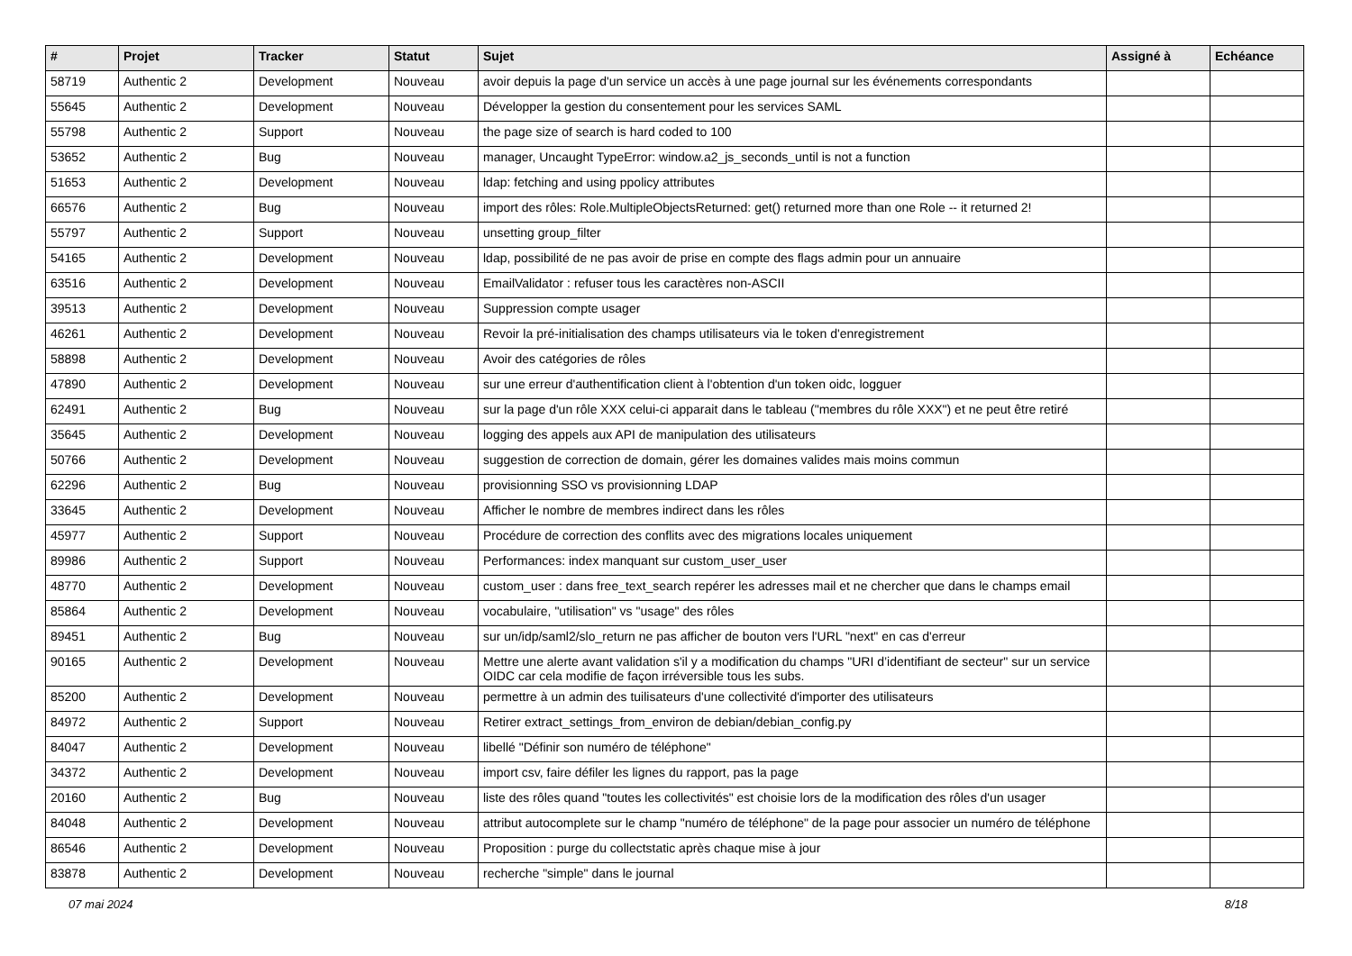| # | Projet | Tracker | Statut | Sujet | Assigné à | Echéance |
| --- | --- | --- | --- | --- | --- | --- |
| 58719 | Authentic 2 | Development | Nouveau | avoir depuis la page d'un service un accès à une page journal sur les événements correspondants | | |
| 55645 | Authentic 2 | Development | Nouveau | Développer la gestion du consentement pour les services SAML | | |
| 55798 | Authentic 2 | Support | Nouveau | the page size of search is hard coded to 100 | | |
| 53652 | Authentic 2 | Bug | Nouveau | manager, Uncaught TypeError: window.a2_js_seconds_until is not a function | | |
| 51653 | Authentic 2 | Development | Nouveau | ldap: fetching and using ppolicy attributes | | |
| 66576 | Authentic 2 | Bug | Nouveau | import des rôles: Role.MultipleObjectsReturned: get() returned more than one Role -- it returned 2! | | |
| 55797 | Authentic 2 | Support | Nouveau | unsetting group_filter | | |
| 54165 | Authentic 2 | Development | Nouveau | ldap, possibilité de ne pas avoir de prise en compte des flags admin pour un annuaire | | |
| 63516 | Authentic 2 | Development | Nouveau | EmailValidator : refuser tous les caractères non-ASCII | | |
| 39513 | Authentic 2 | Development | Nouveau | Suppression compte usager | | |
| 46261 | Authentic 2 | Development | Nouveau | Revoir la pré-initialisation des champs utilisateurs via le token d'enregistrement | | |
| 58898 | Authentic 2 | Development | Nouveau | Avoir des catégories de rôles | | |
| 47890 | Authentic 2 | Development | Nouveau | sur une erreur d'authentification client à l'obtention d'un token oidc, logguer | | |
| 62491 | Authentic 2 | Bug | Nouveau | sur la page d'un rôle XXX celui-ci apparait dans le tableau ("membres du rôle XXX") et ne peut être retiré | | |
| 35645 | Authentic 2 | Development | Nouveau | logging des appels aux API de manipulation des utilisateurs | | |
| 50766 | Authentic 2 | Development | Nouveau | suggestion de correction de domain, gérer les domaines valides mais moins commun | | |
| 62296 | Authentic 2 | Bug | Nouveau | provisionning SSO vs provisionning LDAP | | |
| 33645 | Authentic 2 | Development | Nouveau | Afficher le nombre de membres indirect dans les rôles | | |
| 45977 | Authentic 2 | Support | Nouveau | Procédure de correction des conflits avec des migrations locales uniquement | | |
| 89986 | Authentic 2 | Support | Nouveau | Performances: index manquant sur custom_user_user | | |
| 48770 | Authentic 2 | Development | Nouveau | custom_user : dans free_text_search repérer les adresses mail et ne chercher que dans le champs email | | |
| 85864 | Authentic 2 | Development | Nouveau | vocabulaire, "utilisation" vs "usage" des rôles | | |
| 89451 | Authentic 2 | Bug | Nouveau | sur un/idp/saml2/slo_return ne pas afficher de bouton vers l'URL "next" en cas d'erreur | | |
| 90165 | Authentic 2 | Development | Nouveau | Mettre une alerte avant validation s'il y a modification du champs "URI d’identifiant de secteur" sur un service OIDC car cela modifie de façon irréversible tous les subs. | | |
| 85200 | Authentic 2 | Development | Nouveau | permettre à un admin des tuilisateurs d'une collectivité d'importer des utilisateurs | | |
| 84972 | Authentic 2 | Support | Nouveau | Retirer extract_settings_from_environ de debian/debian_config.py | | |
| 84047 | Authentic 2 | Development | Nouveau | libellé "Définir son numéro de téléphone" | | |
| 34372 | Authentic 2 | Development | Nouveau | import csv, faire défiler les lignes du rapport, pas la page | | |
| 20160 | Authentic 2 | Bug | Nouveau | liste des rôles quand "toutes les collectivités" est choisie lors de la modification des rôles d'un usager | | |
| 84048 | Authentic 2 | Development | Nouveau | attribut autocomplete sur le champ "numéro de téléphone" de la page pour associer un numéro de téléphone | | |
| 86546 | Authentic 2 | Development | Nouveau | Proposition : purge du collectstatic après chaque mise à jour | | |
| 83878 | Authentic 2 | Development | Nouveau | recherche "simple" dans le journal | | |
07 mai 2024 8/18